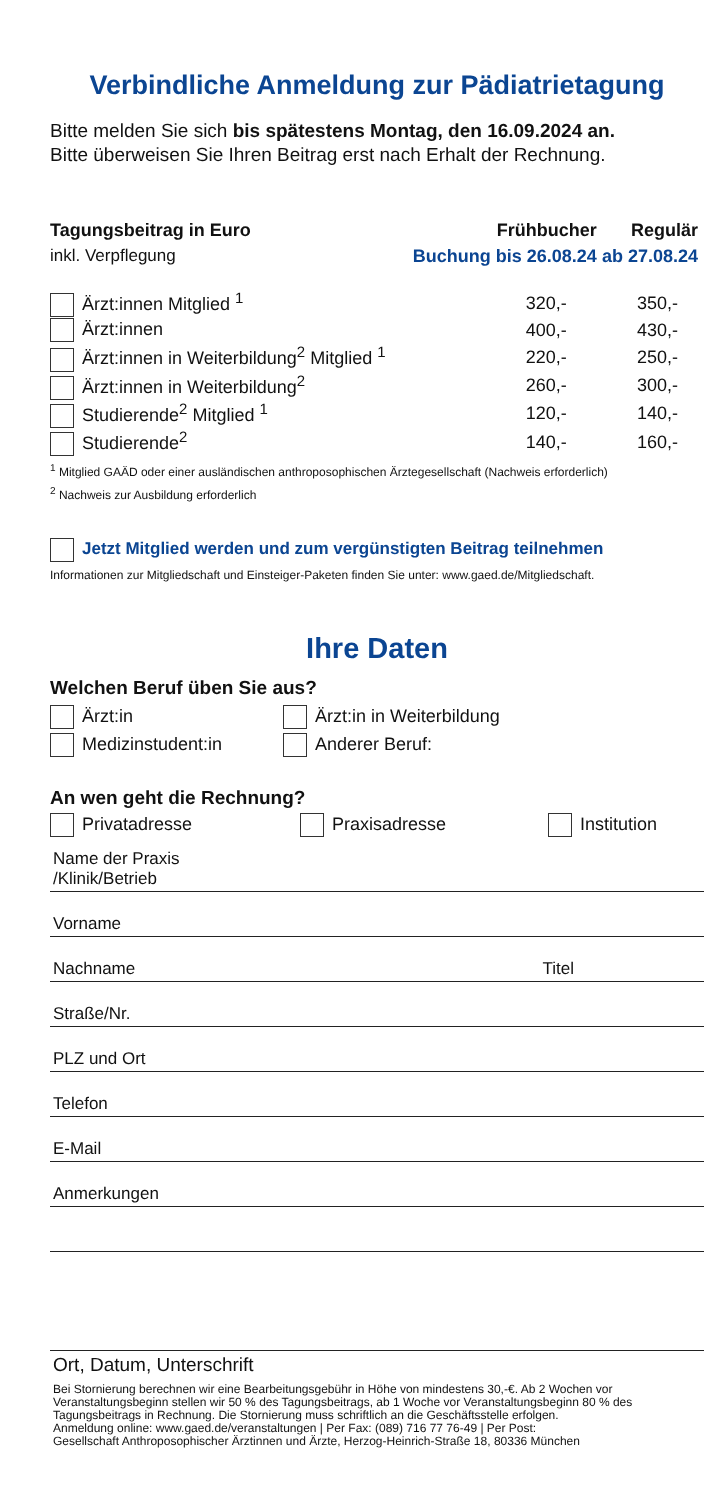Verbindliche Anmeldung zur Pädiatrietagung
Bitte melden Sie sich bis spätestens Montag, den 16.09.2024 an.
Bitte überweisen Sie Ihren Beitrag erst nach Erhalt der Rechnung.
| Tagungsbeitrag in Euro | Frühbucher | Regulär |
| --- | --- | --- |
| inkl. Verpflegung | Buchung bis 26.08.24 | ab 27.08.24 |
| Ärzt:innen Mitglied <sup>1</sup> | 320,- | 350,- |
| Ärzt:innen | 400,- | 430,- |
| Ärzt:innen in Weiterbildung<sup>2</sup> Mitglied <sup>1</sup> | 220,- | 250,- |
| Ärzt:innen in Weiterbildung<sup>2</sup> | 260,- | 300,- |
| Studierende<sup>2</sup> Mitglied <sup>1</sup> | 120,- | 140,- |
| Studierende<sup>2</sup> | 140,- | 160,- |
<sup>1</sup> Mitglied GAÄD oder einer ausländischen anthroposophischen Ärztegesellschaft (Nachweis erforderlich)
<sup>2</sup> Nachweis zur Ausbildung erforderlich
Jetzt Mitglied werden und zum vergünstigten Beitrag teilnehmen
Informationen zur Mitgliedschaft und Einsteiger-Paketen finden Sie unter: www.gaed.de/Mitgliedschaft.
Ihre Daten
Welchen Beruf üben Sie aus?
Ärzt:in Ärzt:in in Weiterbildung
Medizinstudent:in Anderer Beruf:
An wen geht die Rechnung?
Privatadresse Praxisadresse Institution
Name der Praxis
/Klinik/Betrieb
Vorname
Nachname Titel
Straße/Nr.
PLZ und Ort
Telefon
E-Mail
Anmerkungen
Ort, Datum, Unterschrift
Bei Stornierung berechnen wir eine Bearbeitungsgebühr in Höhe von mindestens 30,-€. Ab 2 Wochen vor Veranstaltungsbeginn stellen wir 50 % des Tagungsbeitrags, ab 1 Woche vor Veranstaltungsbeginn 80 % des Tagungsbeitrags in Rechnung. Die Stornierung muss schriftlich an die Geschäftsstelle erfolgen.
Anmeldung online: www.gaed.de/veranstaltungen | Per Fax: (089) 716 77 76-49 | Per Post:
Gesellschaft Anthroposophischer Ärztinnen und Ärzte, Herzog-Heinrich-Straße 18, 80336 München